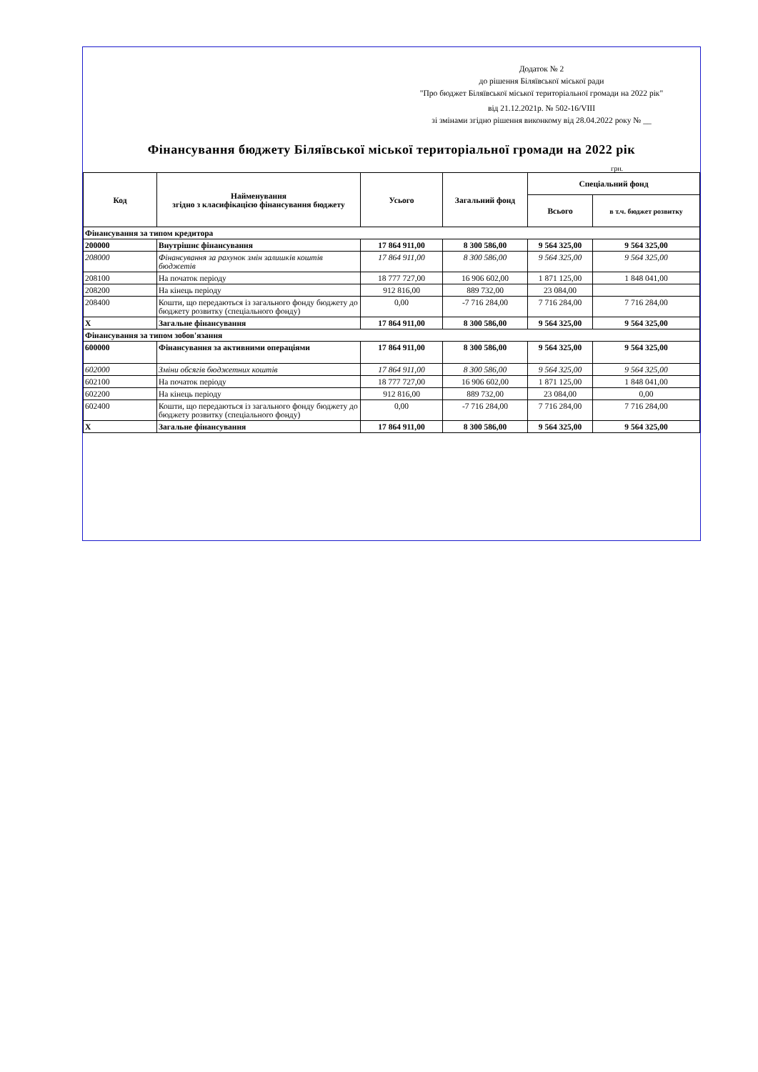Додаток № 2
до рішення Біляївської міської ради
"Про бюджет Біляївської міської територіальної громади на 2022 рік"
від 21.12.2021р. № 502-16/VIII
зі змінами згідно рішення виконкому від 28.04.2022 року № __
Фінансування бюджету Біляївської міської територіальної громади на 2022 рік
грн.
| Код | Найменування згідно з класифікацією фінансування бюджету | Усього | Загальний фонд | Спеціальний фонд | |
| --- | --- | --- | --- | --- | --- |
| | | | | Всього | в т.ч. бюджет розвитку |
| Фінансування за типом кредитора | | | | | |
| 200000 | Внутрішнє фінансування | 17 864 911,00 | 8 300 586,00 | 9 564 325,00 | 9 564 325,00 |
| 208000 | Фінансування за рахунок змін залишків коштів бюджетів | 17 864 911,00 | 8 300 586,00 | 9 564 325,00 | 9 564 325,00 |
| 208100 | На початок періоду | 18 777 727,00 | 16 906 602,00 | 1 871 125,00 | 1 848 041,00 |
| 208200 | На кінець періоду | 912 816,00 | 889 732,00 | 23 084,00 | |
| 208400 | Кошти, що передаються із загального фонду бюджету до бюджету розвитку (спеціального фонду) | 0,00 | -7 716 284,00 | 7 716 284,00 | 7 716 284,00 |
| X | Загальне фінансування | 17 864 911,00 | 8 300 586,00 | 9 564 325,00 | 9 564 325,00 |
| Фінансування за типом зобов'язання | | | | | |
| 600000 | Фінансування за активними операціями | 17 864 911,00 | 8 300 586,00 | 9 564 325,00 | 9 564 325,00 |
| 602000 | Зміни обсягів бюджетних коштів | 17 864 911,00 | 8 300 586,00 | 9 564 325,00 | 9 564 325,00 |
| 602100 | На початок періоду | 18 777 727,00 | 16 906 602,00 | 1 871 125,00 | 1 848 041,00 |
| 602200 | На кінець періоду | 912 816,00 | 889 732,00 | 23 084,00 | 0,00 |
| 602400 | Кошти, що передаються із загального фонду бюджету до бюджету розвитку (спеціального фонду) | 0,00 | -7 716 284,00 | 7 716 284,00 | 7 716 284,00 |
| X | Загальне фінансування | 17 864 911,00 | 8 300 586,00 | 9 564 325,00 | 9 564 325,00 |